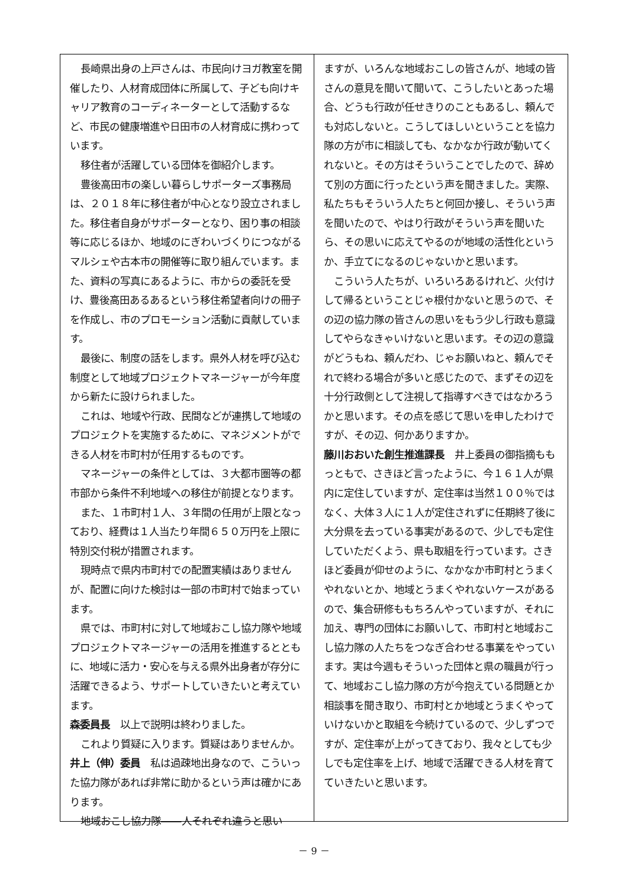長崎県出身の上戸さんは、市民向けヨガ教室を開催したり、人材育成団体に所属して、子ども向けキャリア教育のコーディネーターとして活動するなど、市民の健康増進や日田市の人材育成に携わっています。
移住者が活躍している団体を御紹介します。
豊後高田市の楽しい暮らしサポーターズ事務局は、２０１８年に移住者が中心となり設立されました。移住者自身がサポーターとなり、困り事の相談等に応じるほか、地域のにぎわいづくりにつながるマルシェや古本市の開催等に取り組んでいます。また、資料の写真にあるように、市からの委託を受け、豊後高田あるあるという移住希望者向けの冊子を作成し、市のプロモーション活動に貢献しています。
最後に、制度の話をします。県外人材を呼び込む制度として地域プロジェクトマネージャーが今年度から新たに設けられました。
これは、地域や行政、民間などが連携して地域のプロジェクトを実施するために、マネジメントができる人材を市町村が任用するものです。
マネージャーの条件としては、３大都市圏等の都市部から条件不利地域への移住が前提となります。
また、１市町村１人、３年間の任用が上限となっており、経費は１人当たり年間６５０万円を上限に特別交付税が措置されます。
現時点で県内市町村での配置実績はありませんが、配置に向けた検討は一部の市町村で始まっています。
県では、市町村に対して地域おこし協力隊や地域プロジェクトマネージャーの活用を推進するとともに、地域に活力・安心を与える県外出身者が存分に活躍できるよう、サポートしていきたいと考えています。
森委員長　以上で説明は終わりました。
これより質疑に入ります。質疑はありませんか。
井上（伸）委員　私は過疎地出身なので、こういった協力隊があれば非常に助かるという声は確かにあります。
地域おこし協力隊――人それぞれ違うと思い
ますが、いろんな地域おこしの皆さんが、地域の皆さんの意見を聞いて聞いて、こうしたいとあった場合、どうも行政が任せきりのこともあるし、頼んでも対応しないと。こうしてほしいということを協力隊の方が市に相談しても、なかなか行政が動いてくれないと。その方はそういうことでしたので、辞めて別の方面に行ったという声を聞きました。実際、私たちもそういう人たちと何回か接し、そういう声を聞いたので、やはり行政がそういう声を聞いたら、その思いに応えてやるのが地域の活性化というか、手立てになるのじゃないかと思います。
こういう人たちが、いろいろあるけれど、火付けして帰るということじゃ根付かないと思うので、その辺の協力隊の皆さんの思いをもう少し行政も意識してやらなきゃいけないと思います。その辺の意識がどうもね、頼んだわ、じゃお願いねと、頼んでそれで終わる場合が多いと感じたので、まずその辺を十分行政側として注視して指導すべきではなかろうかと思います。その点を感じて思いを申したわけですが、その辺、何かありますか。
藤川おおいた創生推進課長　井上委員の御指摘ももっともで、さきほど言ったように、今１６１人が県内に定住していますが、定住率は当然１００％ではなく、大体３人に１人が定住されずに任期終了後に大分県を去っている事実があるので、少しでも定住していただくよう、県も取組を行っています。さきほど委員が仰せのように、なかなか市町村とうまくやれないとか、地域とうまくやれないケースがあるので、集合研修ももちろんやっていますが、それに加え、専門の団体にお願いして、市町村と地域おこし協力隊の人たちをつなぎ合わせる事業をやっています。実は今週もそういった団体と県の職員が行って、地域おこし協力隊の方が今抱えている問題とか相談事を聞き取り、市町村とか地域とうまくやっていけないかと取組を今続けているので、少しずつですが、定住率が上がってきており、我々としても少しでも定住率を上げ、地域で活躍できる人材を育てていきたいと思います。
－ 9 －